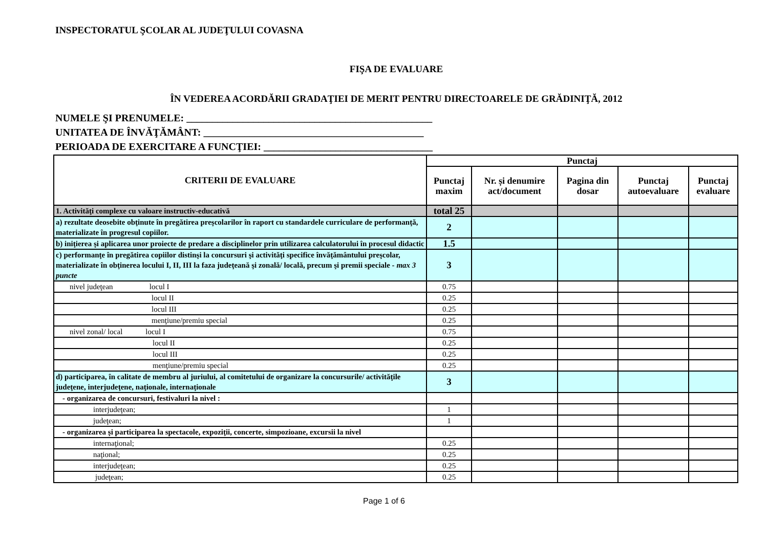INSPECTORATUL ŞCOLAR AL JUDEŢULUI COVASNA
FIŞA DE EVALUARE
ÎN VEDEREA ACORDĂRII GRADAŢIEI DE MERIT PENTRU DIRECTOARELE DE GRĂDINIŢĂ, 2012
NUMELE ŞI PRENUMELE: ________________________________________________
UNITATEA DE ÎNVĂŢĂMÂNT: ___________________________________________
PERIOADA DE EXERCITARE A FUNCŢIEI: _________________________________
| CRITERII DE EVALUARE | Punctaj | | | | |
| --- | --- | --- | --- | --- | --- |
| | Punctaj maxim | Nr. și denumire act/document | Pagina din dosar | Punctaj autoevaluare | Punctaj evaluare |
| 1. Activităţi complexe cu valoare instructiv-educativă | total 25 | | | | |
| a) rezultate deosebite obţinute în pregătirea preşcolarilor în raport cu standardele curriculare de performanţă, materializate în progresul copiilor. | 2 | | | | |
| b) iniţierea şi aplicarea unor proiecte de predare a disciplinelor prin utilizarea calculatorului în procesul didactic | 1.5 | | | | |
| c) performanţe în pregătirea copiilor distinşi la concursuri şi activităţi specifice învăţământului preşcolar, materializate în obţinerea locului I, II, III la faza judeţeană şi zonală/ locală, precum şi premii speciale - max 3 puncte | 3 | | | | |
| nivel judeţean locul I | 0.75 | | | | |
| locul II | 0.25 | | | | |
| locul III | 0.25 | | | | |
| menţiune/premiu special | 0.25 | | | | |
| nivel zonal/ local locul I | 0.75 | | | | |
| locul II | 0.25 | | | | |
| locul III | 0.25 | | | | |
| menţiune/premiu special | 0.25 | | | | |
| d) participarea, în calitate de membru al juriului, al comitetului de organizare la concursurile/ activităţile judeţene, interjudeţene, naţionale, internaţionale | 3 | | | | |
| - organizarea de concursuri, festivaluri la nivel : | | | | | |
| interjudeţean; | 1 | | | | |
| judeţean; | 1 | | | | |
| - organizarea şi participarea la spectacole, expoziţii, concerte, simpozioane, excursii la nivel | | | | | |
| internaţional; | 0.25 | | | | |
| naţional; | 0.25 | | | | |
| interjudeţean; | 0.25 | | | | |
| judeţean; | 0.25 | | | | |
Page 1 of 6